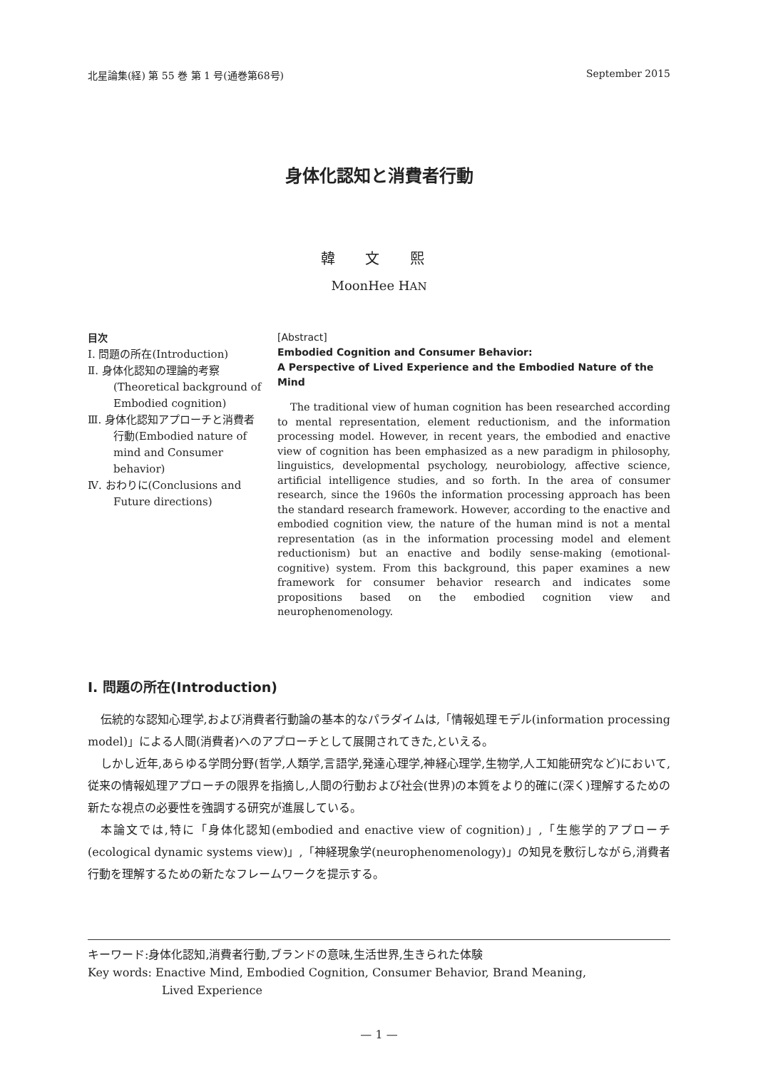北星論集(経) 第 55 巻 第 1 号(通巻第68号) September 2015
身体化認知と消費者行動
韓 文 熙
MoonHee HAN
目次
Ⅰ. 問題の所在(Introduction)
Ⅱ. 身体化認知の理論的考察(Theoretical background of Embodied cognition)
Ⅲ. 身体化認知アプローチと消費者行動(Embodied nature of mind and Consumer behavior)
Ⅳ. おわりに(Conclusions and Future directions)
[Abstract]
Embodied Cognition and Consumer Behavior:
A Perspective of Lived Experience and the Embodied Nature of the Mind
The traditional view of human cognition has been researched according to mental representation, element reductionism, and the information processing model. However, in recent years, the embodied and enactive view of cognition has been emphasized as a new paradigm in philosophy, linguistics, developmental psychology, neurobiology, affective science, artificial intelligence studies, and so forth. In the area of consumer research, since the 1960s the information processing approach has been the standard research framework. However, according to the enactive and embodied cognition view, the nature of the human mind is not a mental representation (as in the information processing model and element reductionism) but an enactive and bodily sense-making (emotional-cognitive) system. From this background, this paper examines a new framework for consumer behavior research and indicates some propositions based on the embodied cognition view and neurophenomenology.
Ⅰ. 問題の所在(Introduction)
伝統的な認知心理学,および消費者行動論の基本的なパラダイムは,「情報処理モデル(information processing model)」による人間(消費者)へのアプローチとして展開されてきた,といえる。
しかし近年,あらゆる学問分野(哲学,人類学,言語学,発達心理学,神経心理学,生物学,人工知能研究など)において,従来の情報処理アプローチの限界を指摘し,人間の行動および社会(世界)の本質をより的確に(深く)理解するための新たな視点の必要性を強調する研究が進展している。
本論文では,特に「身体化認知(embodied and enactive view of cognition)」,「生態学的アプローチ(ecological dynamic systems view)」,「神経現象学(neurophenomenology)」の知見を敷衍しながら,消費者行動を理解するための新たなフレームワークを提示する。
キーワード:身体化認知,消費者行動,ブランドの意味,生活世界,生きられた体験
Key words: Enactive Mind, Embodied Cognition, Consumer Behavior, Brand Meaning,
Lived Experience
— 1 —